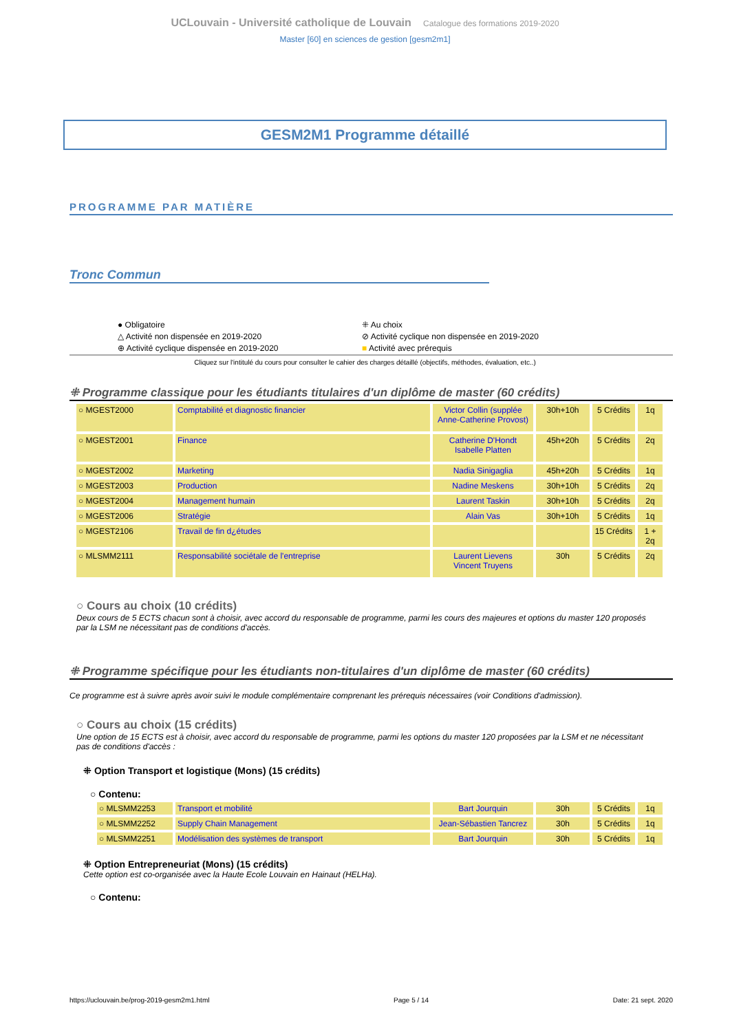UCLouvain - Université catholique de Louvain Catalogue des formations 2019-2020
Master [60] en sciences de gestion [gesm2m1]
GESM2M1 Programme détaillé
PROGRAMME PAR MATIÈRE
Tronc Commun
● Obligatoire
⁜ Au choix
△ Activité non dispensée en 2019-2020
⊘ Activité cyclique non dispensée en 2019-2020
⊕ Activité cyclique dispensée en 2019-2020
■ Activité avec prérequis
Cliquez sur l'intitulé du cours pour consulter le cahier des charges détaillé (objectifs, méthodes, évaluation, etc..)
⁜ Programme classique pour les étudiants titulaires d'un diplôme de master (60 crédits)
| ○ MGEST2000 | Comptabilité et diagnostic financier | Victor Collin (supplée Anne-Catherine Provost) | 30h+10h | 5 Crédits | 1q |
| ○ MGEST2001 | Finance | Catherine D'Hondt Isabelle Platten | 45h+20h | 5 Crédits | 2q |
| ○ MGEST2002 | Marketing | Nadia Sinigaglia | 45h+20h | 5 Crédits | 1q |
| ○ MGEST2003 | Production | Nadine Meskens | 30h+10h | 5 Crédits | 2q |
| ○ MGEST2004 | Management humain | Laurent Taskin | 30h+10h | 5 Crédits | 2q |
| ○ MGEST2006 | Stratégie | Alain Vas | 30h+10h | 5 Crédits | 1q |
| ○ MGEST2106 | Travail de fin d¿études | | | 15 Crédits | 1 + 2q |
| ○ MLSMM2111 | Responsabilité sociétale de l'entreprise | Laurent Lievens Vincent Truyens | 30h | 5 Crédits | 2q |
○ Cours au choix (10 crédits)
Deux cours de 5 ECTS chacun sont à choisir, avec accord du responsable de programme, parmi les cours des majeures et options du master 120 proposés par la LSM ne nécessitant pas de conditions d'accès.
⁜ Programme spécifique pour les étudiants non-titulaires d'un diplôme de master (60 crédits)
Ce programme est à suivre après avoir suivi le module complémentaire comprenant les prérequis nécessaires (voir Conditions d'admission).
○ Cours au choix (15 crédits)
Une option de 15 ECTS est à choisir, avec accord du responsable de programme, parmi les options du master 120 proposées par la LSM et ne nécessitant pas de conditions d'accès :
⁜ Option Transport et logistique (Mons) (15 crédits)
○ Contenu:
| ○ MLSMM2253 | Transport et mobilité | Bart Jourquin | 30h | 5 Crédits | 1q |
| ○ MLSMM2252 | Supply Chain Management | Jean-Sébastien Tancrez | 30h | 5 Crédits | 1q |
| ○ MLSMM2251 | Modélisation des systèmes de transport | Bart Jourquin | 30h | 5 Crédits | 1q |
⁜ Option Entrepreneuriat (Mons) (15 crédits)
Cette option est co-organisée avec la Haute Ecole Louvain en Hainaut (HELHa).
○ Contenu:
https://uclouvain.be/prog-2019-gesm2m1.html Page 5 / 14 Date: 21 sept. 2020